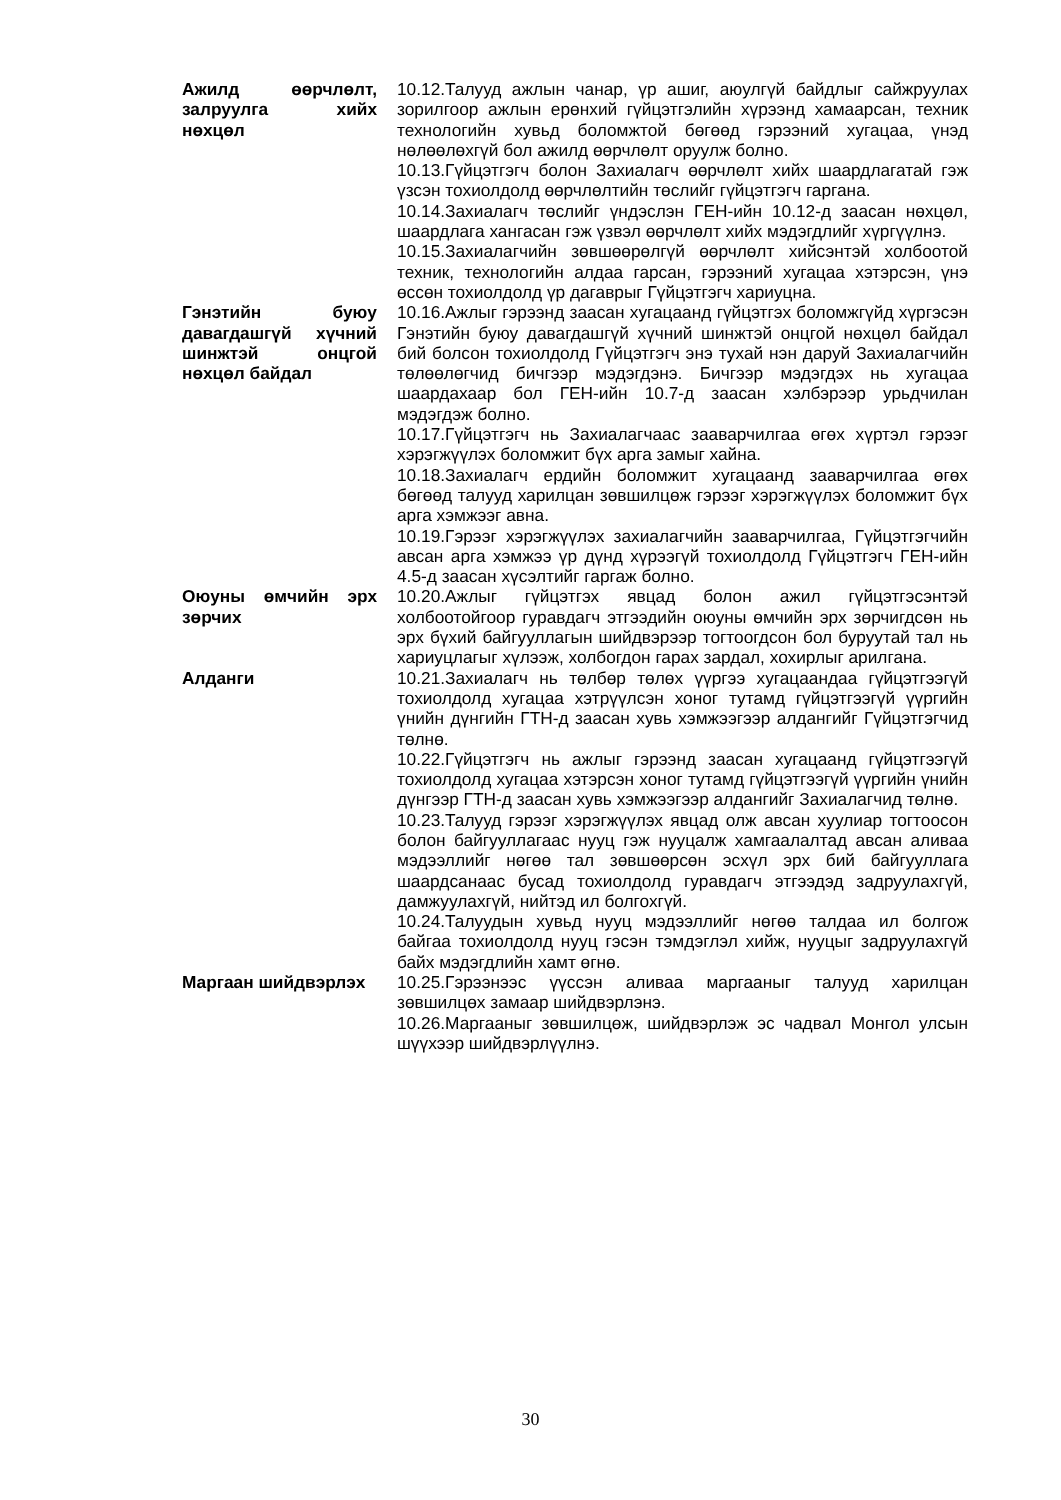Ажилд өөрчлөлт, залруулга хийх нөхцөл
10.12.Талууд ажлын чанар, үр ашиг, аюулгүй байдлыг сайжруулах зорилгоор ажлын ерөнхий гүйцэтгэлийн хүрээнд хамаарсан, техник технологийн хувьд боломжтой бөгөөд гэрээний хугацаа, үнэд нөлөөлөхгүй бол ажилд өөрчлөлт оруулж болно.
10.13.Гүйцэтгэгч болон Захиалагч өөрчлөлт хийх шаардлагатай гэж үзсэн тохиолдолд өөрчлөлтийн төслийг гүйцэтгэгч гаргана.
10.14.Захиалагч төслийг үндэслэн ГЕН-ийн 10.12-д заасан нөхцөл, шаардлага хангасан гэж үзвэл өөрчлөлт хийх мэдэгдлийг хүргүүлнэ.
10.15.Захиалагчийн зөвшөөрөлгүй өөрчлөлт хийсэнтэй холбоотой техник, технологийн алдаа гарсан, гэрээний хугацаа хэтэрсэн, үнэ өссөн тохиолдолд үр дагаврыг Гүйцэтгэгч хариуцна.
Гэнэтийн буюу давагдашгүй хүчний шинжтэй онцгой нөхцөл байдал
10.16.Ажлыг гэрээнд заасан хугацаанд гүйцэтгэх боломжгүйд хүргэсэн Гэнэтийн буюу давагдашгүй хүчний шинжтэй онцгой нөхцөл байдал бий болсон тохиолдолд Гүйцэтгэгч энэ тухай нэн даруй Захиалагчийн төлөөлөгчид бичгээр мэдэгдэнэ. Бичгээр мэдэгдэх нь хугацаа шаардахаар бол ГЕН-ийн 10.7-д заасан хэлбэрээр урьдчилан мэдэгдэж болно.
10.17.Гүйцэтгэгч нь Захиалагчаас зааварчилгаа өгөх хүртэл гэрээг хэрэгжүүлэх боломжит бүх арга замыг хайна.
10.18.Захиалагч ердийн боломжит хугацаанд зааварчилгаа өгөх бөгөөд талууд харилцан зөвшилцөж гэрээг хэрэгжүүлэх боломжит бүх арга хэмжээг авна.
10.19.Гэрээг хэрэгжүүлэх захиалагчийн зааварчилгаа, Гүйцэтгэгчийн авсан арга хэмжээ үр дүнд хүрээгүй тохиолдолд Гүйцэтгэгч ГЕН-ийн 4.5-д заасан хүсэлтийг гаргаж болно.
Оюуны өмчийн эрх зөрчих
10.20.Ажлыг гүйцэтгэх явцад болон ажил гүйцэтгэсэнтэй холбоотойгоор гуравдагч этгээдийн оюуны өмчийн эрх зөрчигдсөн нь эрх бүхий байгууллагын шийдвэрээр тогтоогдсон бол буруутай тал нь хариуцлагыг хүлээж, холбогдон гарах зардал, хохирлыг арилгана.
Алданги 10.21.Захиалагч нь төлбөр төлөх үүргээ хугацаандаа гүйцэтгээгүй тохиолдолд хугацаа хэтрүүлсэн хоног тутамд гүйцэтгээгүй үүргийн үнийн дүнгийн ГТН-д заасан хувь хэмжээгээр алдангийг Гүйцэтгэгчид төлнө.
10.22.Гүйцэтгэгч нь ажлыг гэрээнд заасан хугацаанд гүйцэтгээгүй тохиолдолд хугацаа хэтэрсэн хоног тутамд гүйцэтгээгүй үүргийн үнийн дүнгээр ГТН-д заасан хувь хэмжээгээр алдангийг Захиалагчид төлнө.
10.23.Талууд гэрээг хэрэгжүүлэх явцад олж авсан хуулиар тогтоосон болон байгууллагаас нууц гэж нууцалж хамгаалалтад авсан аливаа мэдээллийг нөгөө тал зөвшөөрсөн эсхүл эрх бий байгууллага шаардсанаас бусад тохиолдолд гуравдагч этгээдэд задруулахгүй, дамжуулахгүй, нийтэд ил болгохгүй.
10.24.Талуудын хувьд нууц мэдээллийг нөгөө талдаа ил болгож байгаа тохиолдолд нууц гэсэн тэмдэглэл хийж, нууцыг задруулахгүй байх мэдэгдлийн хамт өгнө.
Маргаан шийдвэрлэх 10.25.Гэрээнээс үүссэн аливаа маргааныг талууд харилцан зөвшилцөх замаар шийдвэрлэнэ.
10.26.Маргааныг зөвшилцөж, шийдвэрлэж эс чадвал Монгол улсын шүүхээр шийдвэрлүүлнэ.
30